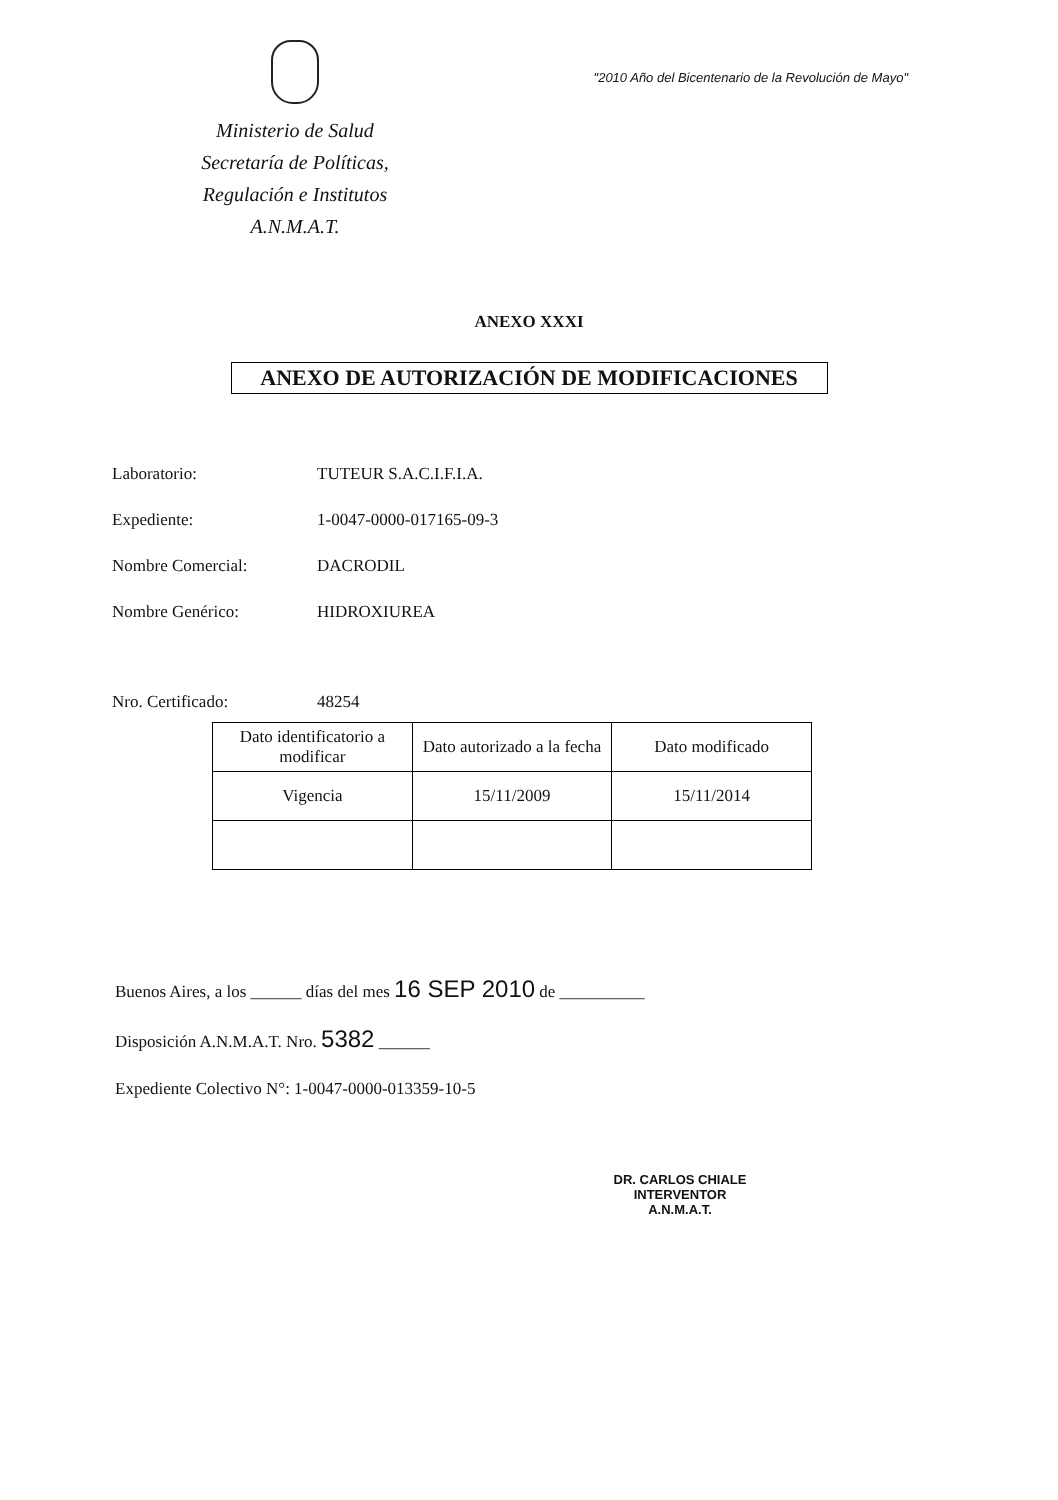Ministerio de Salud
Secretaría de Políticas,
Regulación e Institutos
A.N.M.A.T.
"2010 Año del Bicentenario de la Revolución de Mayo"
ANEXO XXXI
ANEXO DE AUTORIZACIÓN DE MODIFICACIONES
Laboratorio: TUTEUR S.A.C.I.F.I.A.
Expediente: 1-0047-0000-017165-09-3
Nombre Comercial: DACRODIL
Nombre Genérico: HIDROXIUREA
Nro. Certificado: 48254
| Dato identificatorio a modificar | Dato autorizado a la fecha | Dato modificado |
| Vigencia | 15/11/2009 | 15/11/2014 |
Buenos Aires, a los ______ días del mes 16 SEP 2010 de __________
Disposición A.N.M.A.T. Nro. 5382 ______
Expediente Colectivo N°: 1-0047-0000-013359-10-5
DR. CARLOS CHIALE
INTERVENTOR
A.N.M.A.T.